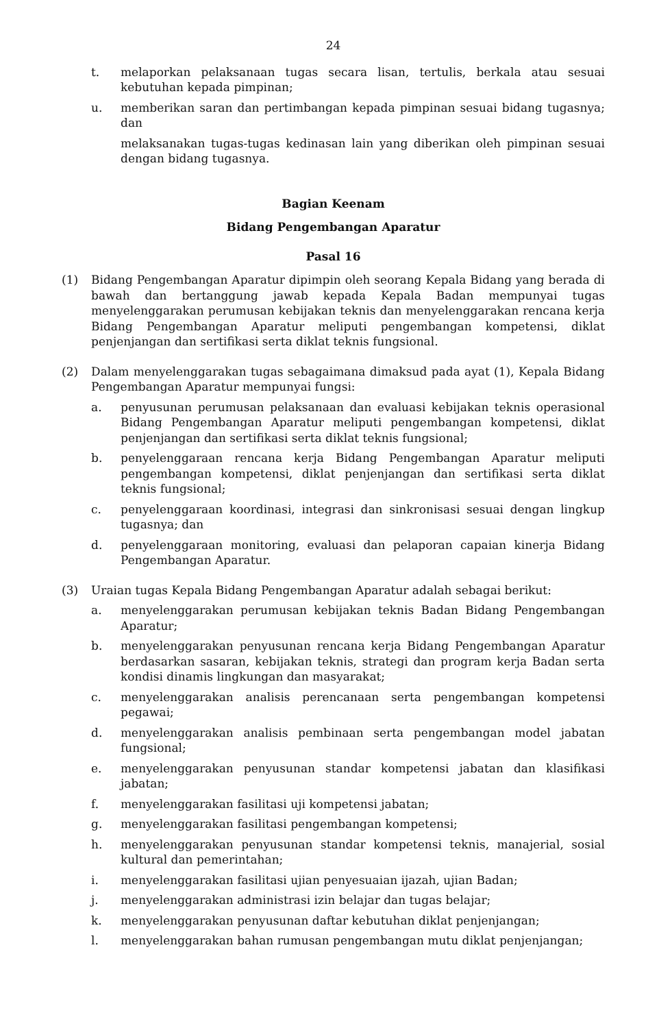24
t. melaporkan pelaksanaan tugas secara lisan, tertulis, berkala atau sesuai kebutuhan kepada pimpinan;
u. memberikan saran dan pertimbangan kepada pimpinan sesuai bidang tugasnya; dan
melaksanakan tugas-tugas kedinasan lain yang diberikan oleh pimpinan sesuai dengan bidang tugasnya.
Bagian Keenam
Bidang Pengembangan Aparatur
Pasal 16
(1) Bidang Pengembangan Aparatur dipimpin oleh seorang Kepala Bidang yang berada di bawah dan bertanggung jawab kepada Kepala Badan mempunyai tugas menyelenggarakan perumusan kebijakan teknis dan menyelenggarakan rencana kerja Bidang Pengembangan Aparatur meliputi pengembangan kompetensi, diklat penjenjangan dan sertifikasi serta diklat teknis fungsional.
(2) Dalam menyelenggarakan tugas sebagaimana dimaksud pada ayat (1), Kepala Bidang Pengembangan Aparatur mempunyai fungsi:
a. penyusunan perumusan pelaksanaan dan evaluasi kebijakan teknis operasional Bidang Pengembangan Aparatur meliputi pengembangan kompetensi, diklat penjenjangan dan sertifikasi serta diklat teknis fungsional;
b. penyelenggaraan rencana kerja Bidang Pengembangan Aparatur meliputi pengembangan kompetensi, diklat penjenjangan dan sertifikasi serta diklat teknis fungsional;
c. penyelenggaraan koordinasi, integrasi dan sinkronisasi sesuai dengan lingkup tugasnya; dan
d. penyelenggaraan monitoring, evaluasi dan pelaporan capaian kinerja Bidang Pengembangan Aparatur.
(3) Uraian tugas Kepala Bidang Pengembangan Aparatur adalah sebagai berikut:
a. menyelenggarakan perumusan kebijakan teknis Badan Bidang Pengembangan Aparatur;
b. menyelenggarakan penyusunan rencana kerja Bidang Pengembangan Aparatur berdasarkan sasaran, kebijakan teknis, strategi dan program kerja Badan serta kondisi dinamis lingkungan dan masyarakat;
c. menyelenggarakan analisis perencanaan serta pengembangan kompetensi pegawai;
d. menyelenggarakan analisis pembinaan serta pengembangan model jabatan fungsional;
e. menyelenggarakan penyusunan standar kompetensi jabatan dan klasifikasi jabatan;
f. menyelenggarakan fasilitasi uji kompetensi jabatan;
g. menyelenggarakan fasilitasi pengembangan kompetensi;
h. menyelenggarakan penyusunan standar kompetensi teknis, manajerial, sosial kultural dan pemerintahan;
i. menyelenggarakan fasilitasi ujian penyesuaian ijazah, ujian Badan;
j. menyelenggarakan administrasi izin belajar dan tugas belajar;
k. menyelenggarakan penyusunan daftar kebutuhan diklat penjenjangan;
l. menyelenggarakan bahan rumusan pengembangan mutu diklat penjenjangan;